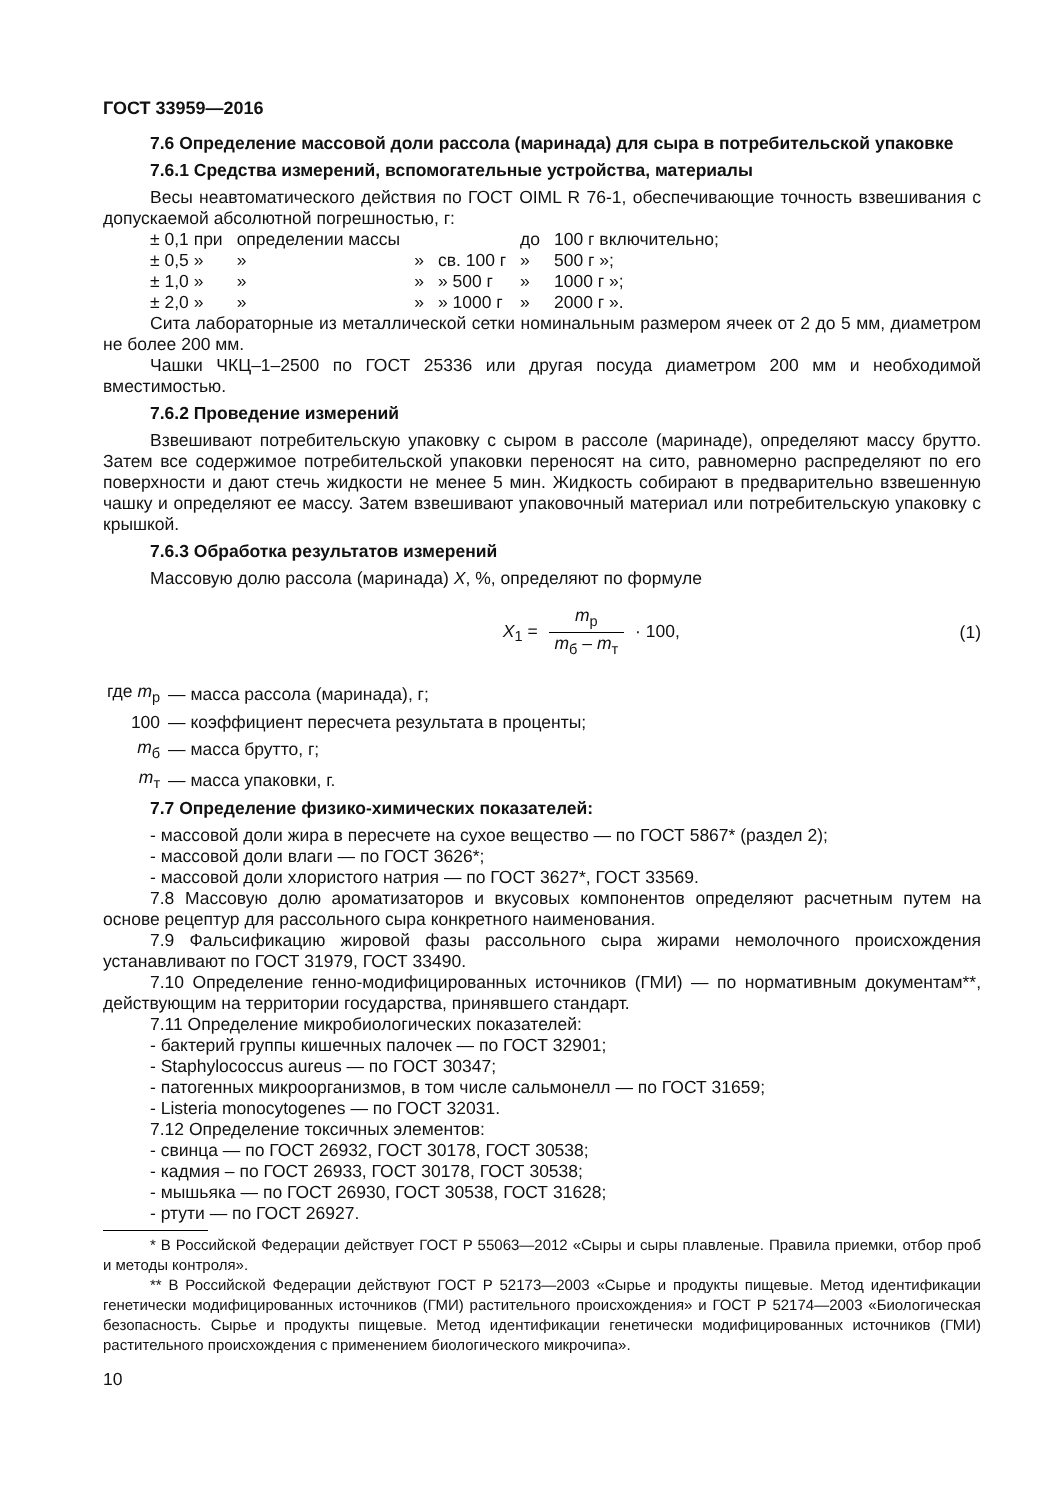ГОСТ 33959—2016
7.6 Определение массовой доли рассола (маринада) для сыра в потребительской упаковке
7.6.1 Средства измерений, вспомогательные устройства, материалы
Весы неавтоматического действия по ГОСТ OIML R 76-1, обеспечивающие точность взвешивания с допускаемой абсолютной погрешностью, г:
| ± 0,1 при | определении массы | | | до | 100 г включительно; |
| ± 0,5 » | » | » | св. 100 г | » | 500 г »; |
| ± 1,0 » | » | » | » 500 г | » | 1000 г »; |
| ± 2,0 » | » | » | » 1000 г | » | 2000 г ». |
Сита лабораторные из металлической сетки номинальным размером ячеек от 2 до 5 мм, диаметром не более 200 мм.
Чашки ЧКЦ–1–2500 по ГОСТ 25336 или другая посуда диаметром 200 мм и необходимой вместимостью.
7.6.2 Проведение измерений
Взвешивают потребительскую упаковку с сыром в рассоле (маринаде), определяют массу брутто. Затем все содержимое потребительской упаковки переносят на сито, равномерно распределяют по его поверхности и дают стечь жидкости не менее 5 мин. Жидкость собирают в предварительно взвешенную чашку и определяют ее массу. Затем взвешивают упаковочный материал или потребительскую упаковку с крышкой.
7.6.3 Обработка результатов измерений
Массовую долю рассола (маринада) X, %, определяют по формуле
X<sub>1</sub> = m<sub>р</sub> m<sub>б</sub> – m<sub>т</sub> · 100, (1)
| где m<sub>р</sub> | — масса рассола (маринада), г; |
| 100 | — коэффициент пересчета результата в проценты; |
| m<sub>б</sub> | — масса брутто, г; |
| m<sub>т</sub> | — масса упаковки, г. |
7.7 Определение физико-химических показателей:
- массовой доли жира в пересчете на сухое вещество — по ГОСТ 5867* (раздел 2);
- массовой доли влаги — по ГОСТ 3626*;
- массовой доли хлористого натрия — по ГОСТ 3627*, ГОСТ 33569.
7.8 Массовую долю ароматизаторов и вкусовых компонентов определяют расчетным путем на основе рецептур для рассольного сыра конкретного наименования.
7.9 Фальсификацию жировой фазы рассольного сыра жирами немолочного происхождения устанавливают по ГОСТ 31979, ГОСТ 33490.
7.10 Определение генно-модифицированных источников (ГМИ) — по нормативным документам**, действующим на территории государства, принявшего стандарт.
7.11 Определение микробиологических показателей:
- бактерий группы кишечных палочек — по ГОСТ 32901;
- Staphylococcus aureus — по ГОСТ 30347;
- патогенных микроорганизмов, в том числе сальмонелл — по ГОСТ 31659;
- Listeria monocytogenes — по ГОСТ 32031.
7.12 Определение токсичных элементов:
- свинца — по ГОСТ 26932, ГОСТ 30178, ГОСТ 30538;
- кадмия – по ГОСТ 26933, ГОСТ 30178, ГОСТ 30538;
- мышьяка — по ГОСТ 26930, ГОСТ 30538, ГОСТ 31628;
- ртути — по ГОСТ 26927.
* В Российской Федерации действует ГОСТ Р 55063—2012 «Сыры и сыры плавленые. Правила приемки, отбор проб и методы контроля».
** В Российской Федерации действуют ГОСТ Р 52173—2003 «Сырье и продукты пищевые. Метод идентификации генетически модифицированных источников (ГМИ) растительного происхождения» и ГОСТ Р 52174—2003 «Биологическая безопасность. Сырье и продукты пищевые. Метод идентификации генетически модифицированных источников (ГМИ) растительного происхождения с применением биологического микрочипа».
10